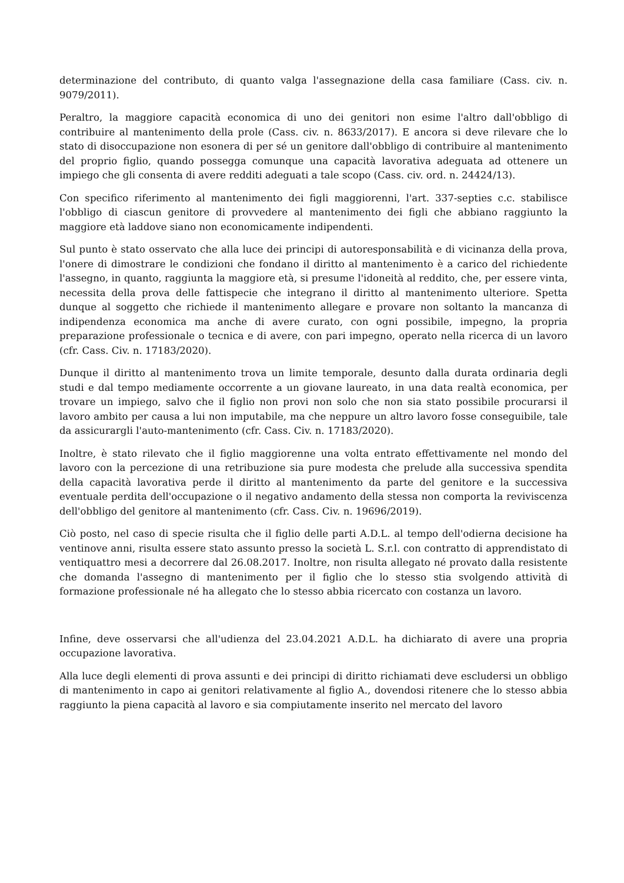determinazione del contributo, di quanto valga l'assegnazione della casa familiare (Cass. civ. n. 9079/2011).
Peraltro, la maggiore capacità economica di uno dei genitori non esime l'altro dall'obbligo di contribuire al mantenimento della prole (Cass. civ. n. 8633/2017). E ancora si deve rilevare che lo stato di disoccupazione non esonera di per sé un genitore dall'obbligo di contribuire al mantenimento del proprio figlio, quando possegga comunque una capacità lavorativa adeguata ad ottenere un impiego che gli consenta di avere redditi adeguati a tale scopo (Cass. civ. ord. n. 24424/13).
Con specifico riferimento al mantenimento dei figli maggiorenni, l'art. 337-septies c.c. stabilisce l'obbligo di ciascun genitore di provvedere al mantenimento dei figli che abbiano raggiunto la maggiore età laddove siano non economicamente indipendenti.
Sul punto è stato osservato che alla luce dei principi di autoresponsabilità e di vicinanza della prova, l'onere di dimostrare le condizioni che fondano il diritto al mantenimento è a carico del richiedente l'assegno, in quanto, raggiunta la maggiore età, si presume l'idoneità al reddito, che, per essere vinta, necessita della prova delle fattispecie che integrano il diritto al mantenimento ulteriore. Spetta dunque al soggetto che richiede il mantenimento allegare e provare non soltanto la mancanza di indipendenza economica ma anche di avere curato, con ogni possibile, impegno, la propria preparazione professionale o tecnica e di avere, con pari impegno, operato nella ricerca di un lavoro (cfr. Cass. Civ. n. 17183/2020).
Dunque il diritto al mantenimento trova un limite temporale, desunto dalla durata ordinaria degli studi e dal tempo mediamente occorrente a un giovane laureato, in una data realtà economica, per trovare un impiego, salvo che il figlio non provi non solo che non sia stato possibile procurarsi il lavoro ambito per causa a lui non imputabile, ma che neppure un altro lavoro fosse conseguibile, tale da assicurargli l'auto-mantenimento (cfr. Cass. Civ. n. 17183/2020).
Inoltre, è stato rilevato che il figlio maggiorenne una volta entrato effettivamente nel mondo del lavoro con la percezione di una retribuzione sia pure modesta che prelude alla successiva spendita della capacità lavorativa perde il diritto al mantenimento da parte del genitore e la successiva eventuale perdita dell'occupazione o il negativo andamento della stessa non comporta la reviviscenza dell'obbligo del genitore al mantenimento (cfr. Cass. Civ. n. 19696/2019).
Ciò posto, nel caso di specie risulta che il figlio delle parti A.D.L. al tempo dell'odierna decisione ha ventinove anni, risulta essere stato assunto presso la società L. S.r.l. con contratto di apprendistato di ventiquattro mesi a decorrere dal 26.08.2017. Inoltre, non risulta allegato né provato dalla resistente che domanda l'assegno di mantenimento per il figlio che lo stesso stia svolgendo attività di formazione professionale né ha allegato che lo stesso abbia ricercato con costanza un lavoro.
Infine, deve osservarsi che all'udienza del 23.04.2021 A.D.L. ha dichiarato di avere una propria occupazione lavorativa.
Alla luce degli elementi di prova assunti e dei principi di diritto richiamati deve escludersi un obbligo di mantenimento in capo ai genitori relativamente al figlio A., dovendosi ritenere che lo stesso abbia raggiunto la piena capacità al lavoro e sia compiutamente inserito nel mercato del lavoro